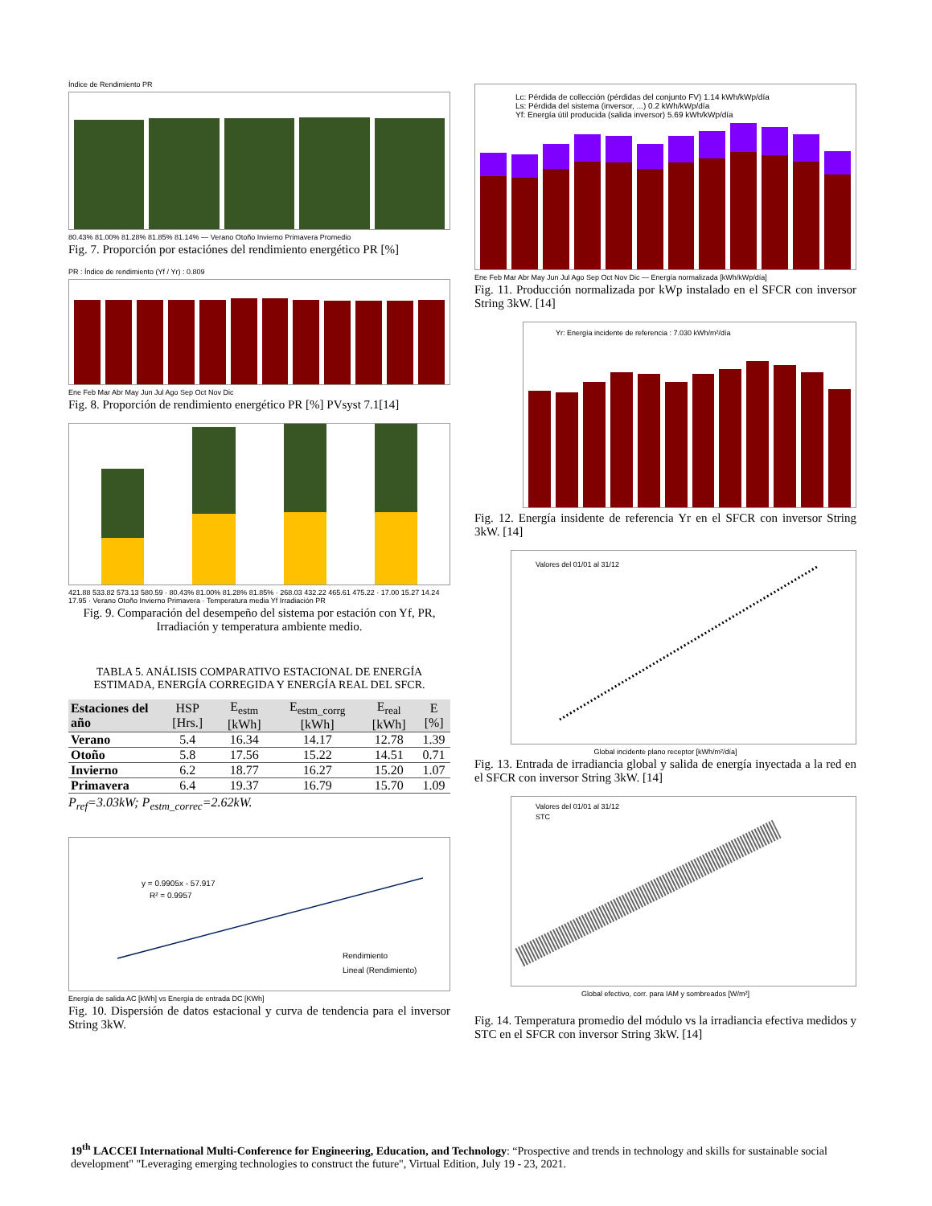Índice de Rendimiento PR
80.43% 81.00% 81.28% 81.85% 81.14% — Verano Otoño Invierno Primavera Promedio
Fig. 7. Proporción por estaciónes del rendimiento energético PR [%]
PR : Índice de rendimiento (Yf / Yr) : 0.809
Ene Feb Mar Abr May Jun Jul Ago Sep Oct Nov Dic
Fig. 8. Proporción de rendimiento energético PR [%] PVsyst 7.1[14]
421.88 533.82 573.13 580.59 · 80.43% 81.00% 81.28% 81.85% · 268.03 432.22 465.61 475.22 · 17.00 15.27 14.24 17.95 · Verano Otoño Invierno Primavera · Temperatura media Yf Irradiación PR
Fig. 9. Comparación del desempeño del sistema por estación con Yf, PR, Irradiación y temperatura ambiente medio.
TABLA 5. ANÁLISIS COMPARATIVO ESTACIONAL DE ENERGÍA ESTIMADA, ENERGÍA CORREGIDA Y ENERGÍA REAL DEL SFCR.
| Estaciones del año | HSP [Hrs.] | E<sub>estm</sub> [kWh] | E<sub>estm_corrg</sub> [kWh] | E<sub>real</sub> [kWh] | E [%] |
| --- | --- | --- | --- | --- | --- |
| Verano | 5.4 | 16.34 | 14.17 | 12.78 | 1.39 |
| Otoño | 5.8 | 17.56 | 15.22 | 14.51 | 0.71 |
| Invierno | 6.2 | 18.77 | 16.27 | 15.20 | 1.07 |
| Primavera | 6.4 | 19.37 | 16.79 | 15.70 | 1.09 |
P<sub>ref</sub>=3.03kW; P<sub>estm_correc</sub>=2.62kW.
y = 0.9905x - 57.917
R² = 0.9957
Rendimiento
Lineal (Rendimiento)
Energía de salida AC [kWh] vs Energía de entrada DC [KWh]
Fig. 10. Dispersión de datos estacional y curva de tendencia para el inversor String 3kW.
Lc: Pérdida de collección (pérdidas del conjunto FV) 1.14 kWh/kWp/día
Ls: Pérdida del sistema (inversor, ...) 0.2 kWh/kWp/día
Yf: Energía útil producida (salida inversor) 5.69 kWh/kWp/día
Ene Feb Mar Abr May Jun Jul Ago Sep Oct Nov Dic — Energía normalizada [kWh/kWp/día]
Fig. 11. Producción normalizada por kWp instalado en el SFCR con inversor String 3kW. [14]
Yr: Energía incidente de referencia : 7.030 kWh/m²/día
Fig. 12. Energía insidente de referencia Yr en el SFCR con inversor String 3kW. [14]
Valores del 01/01 al 31/12
Global incidente plano receptor [kWh/m²/día]
Fig. 13. Entrada de irradiancia global y salida de energía inyectada a la red en el SFCR con inversor String 3kW. [14]
Valores del 01/01 al 31/12
STC
Global efectivo, corr. para IAM y sombreados [W/m²]
Fig. 14. Temperatura promedio del módulo vs la irradiancia efectiva medidos y STC en el SFCR con inversor String 3kW. [14]
19<sup>th</sup> LACCEI International Multi-Conference for Engineering, Education, and Technology: “Prospective and trends in technology and skills for sustainable social development" "Leveraging emerging technologies to construct the future", Virtual Edition, July 19 - 23, 2021.